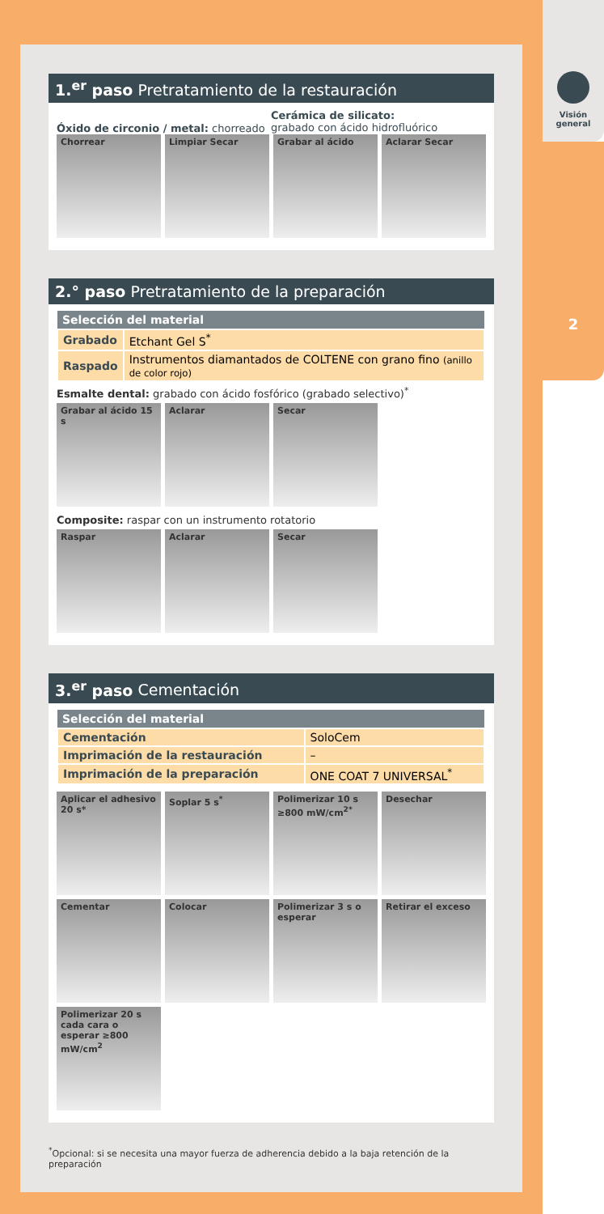Visión
general
2
1.<sup>er</sup> paso Pretratamiento de la restauración
Óxido de circonio / metal: chorreado
Cerámica de silicato:
grabado con ácido hidrofluórico
Chorrear Limpiar Secar Grabar al ácido Aclarar Secar
2.° paso Pretratamiento de la preparación
| Selección del material | |
| --- | --- |
| Grabado | Etchant Gel S<sup>*</sup> |
| Raspado | Instrumentos diamantados de COLTENE con grano fino (anillo de color rojo) |
Esmalte dental: grabado con ácido fosfórico (grabado selectivo)<sup>*</sup>
Grabar al ácido 15 s
Aclarar Secar
Composite: raspar con un instrumento rotatorio
Raspar Aclarar Secar
3.<sup>er</sup> paso Cementación
| Selección del material | |
| --- | --- |
| Cementación | SoloCem |
| Imprimación de la restauración | – |
| Imprimación de la preparación | ONE COAT 7 UNIVERSAL<sup>*</sup> |
Aplicar el adhesivo 20 s*
Soplar 5 s<sup>*</sup> Polimerizar 10 s ≥800 mW/cm<sup>2*</sup>
Desechar
Cementar Colocar Polimerizar 3 s o esperar
Retirar el exceso
Polimerizar 20 s cada cara o esperar ≥800 mW/cm<sup>2</sup>
<sup>*</sup> Opcional: si se necesita una mayor fuerza de adherencia debido a la baja retención de la preparación